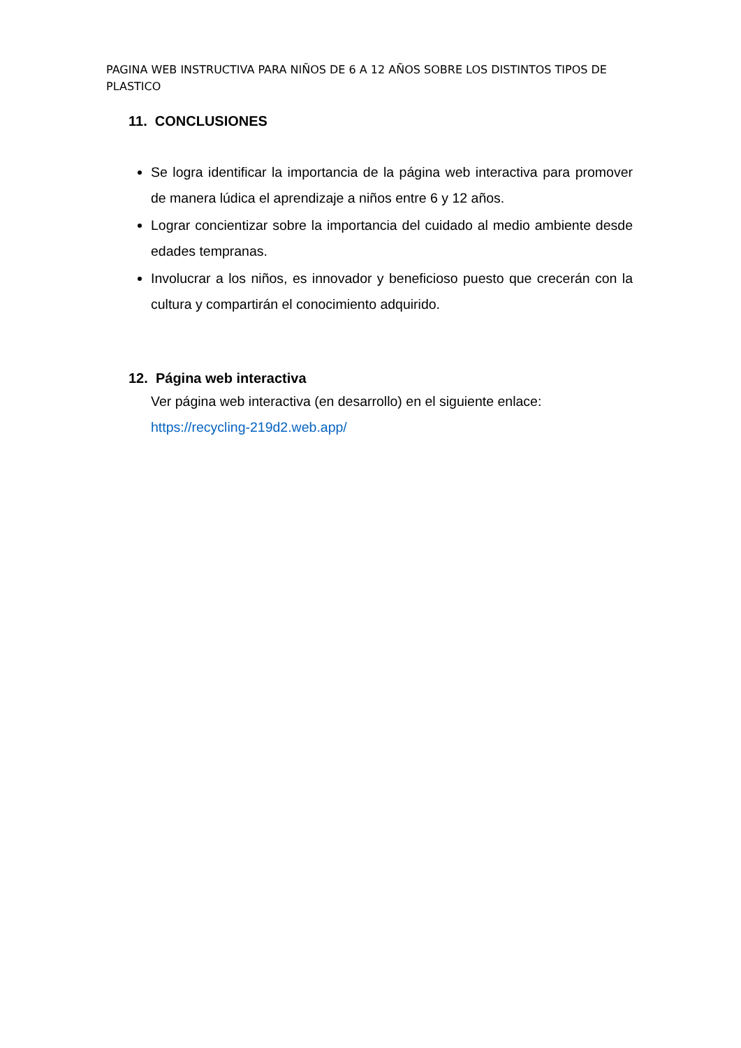PAGINA WEB INSTRUCTIVA PARA NIÑOS DE 6 A 12 AÑOS SOBRE LOS DISTINTOS TIPOS DE PLASTICO
11. CONCLUSIONES
Se logra identificar la importancia de la página web interactiva para promover de manera lúdica el aprendizaje a niños entre 6 y 12 años.
Lograr concientizar sobre la importancia del cuidado al medio ambiente desde edades tempranas.
Involucrar a los niños, es innovador y beneficioso puesto que crecerán con la cultura y compartirán el conocimiento adquirido.
12. Página web interactiva
Ver página web interactiva (en desarrollo) en el siguiente enlace:
https://recycling-219d2.web.app/